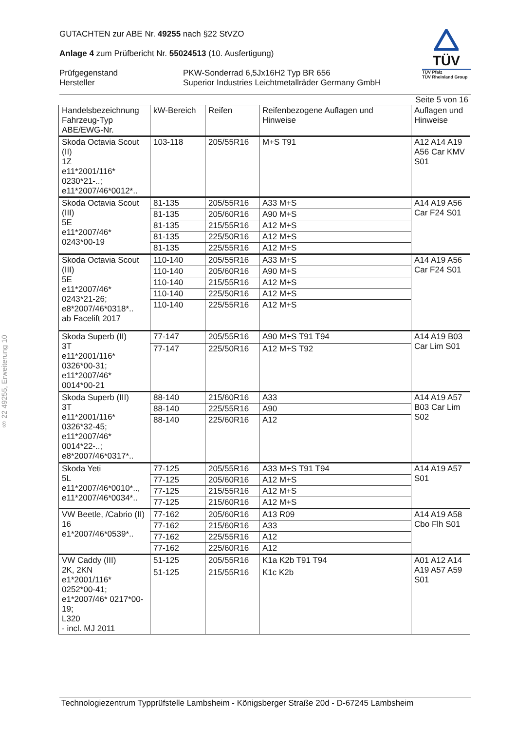§ 22 49255, Erweiterung 10
GUTACHTEN zur ABE Nr. 49255 nach §22 StVZO
Anlage 4 zum Prüfbericht Nr. 55024513 (10. Ausfertigung)
Prüfgegenstand
Hersteller PKW-Sonderrad 6,5Jx16H2 Typ BR 656
Superior Industries Leichtmetallräder Germany GmbH
TÜV
TÜV Pfalz
TÜV Rheinland Group
Seite 5 von 16
| Handelsbezeichnung Fahrzeug-Typ ABE/EWG-Nr. | kW-Bereich | Reifen | Reifenbezogene Auflagen und Hinweise | Auflagen und Hinweise |
| --- | --- | --- | --- | --- |
| Skoda Octavia Scout (II) 1Z e11*2001/116* 0230*21-..; e11*2007/46*0012*.. | 103-118 | 205/55R16 | M+S T91 | A12 A14 A19 A56 Car KMV S01 |
| Skoda Octavia Scout (III) 5E e11*2007/46* 0243*00-19 | 81-135 | 205/55R16 | A33 M+S | A14 A19 A56 Car F24 S01 |
| | 81-135 | 205/60R16 | A90 M+S | |
| | 81-135 | 215/55R16 | A12 M+S | |
| | 81-135 | 225/50R16 | A12 M+S | |
| | 81-135 | 225/55R16 | A12 M+S | |
| Skoda Octavia Scout (III) 5E e11*2007/46* 0243*21-26; e8*2007/46*0318*.. ab Facelift 2017 | 110-140 | 205/55R16 | A33 M+S | A14 A19 A56 Car F24 S01 |
| | 110-140 | 205/60R16 | A90 M+S | |
| | 110-140 | 215/55R16 | A12 M+S | |
| | 110-140 | 225/50R16 | A12 M+S | |
| | 110-140 | 225/55R16 | A12 M+S | |
| Skoda Superb (II) 3T e11*2001/116* 0326*00-31; e11*2007/46* 0014*00-21 | 77-147 | 205/55R16 | A90 M+S T91 T94 | A14 A19 B03 Car Lim S01 |
| | 77-147 | 225/50R16 | A12 M+S T92 | |
| Skoda Superb (III) 3T e11*2001/116* 0326*32-45; e11*2007/46* 0014*22-..; e8*2007/46*0317*.. | 88-140 | 215/60R16 | A33 | A14 A19 A57 B03 Car Lim S02 |
| | 88-140 | 225/55R16 | A90 | |
| | 88-140 | 225/60R16 | A12 | |
| Skoda Yeti 5L e11*2007/46*0010*.., e11*2007/46*0034*.. | 77-125 | 205/55R16 | A33 M+S T91 T94 | A14 A19 A57 S01 |
| | 77-125 | 205/60R16 | A12 M+S | |
| | 77-125 | 215/55R16 | A12 M+S | |
| | 77-125 | 215/60R16 | A12 M+S | |
| VW Beetle, /Cabrio (II) 16 e1*2007/46*0539*.. | 77-162 | 205/60R16 | A13 R09 | A14 A19 A58 Cbo Flh S01 |
| | 77-162 | 215/60R16 | A33 | |
| | 77-162 | 225/55R16 | A12 | |
| | 77-162 | 225/60R16 | A12 | |
| VW Caddy (III) 2K, 2KN e1*2001/116* 0252*00-41; e1*2007/46* 0217*00-19; L320 - incl. MJ 2011 | 51-125 | 205/55R16 | K1a K2b T91 T94 | A01 A12 A14 A19 A57 A59 S01 |
| | 51-125 | 215/55R16 | K1c K2b | |
Technologiezentrum Typprüfstelle Lambsheim - Königsberger Straße 20d - D-67245 Lambsheim